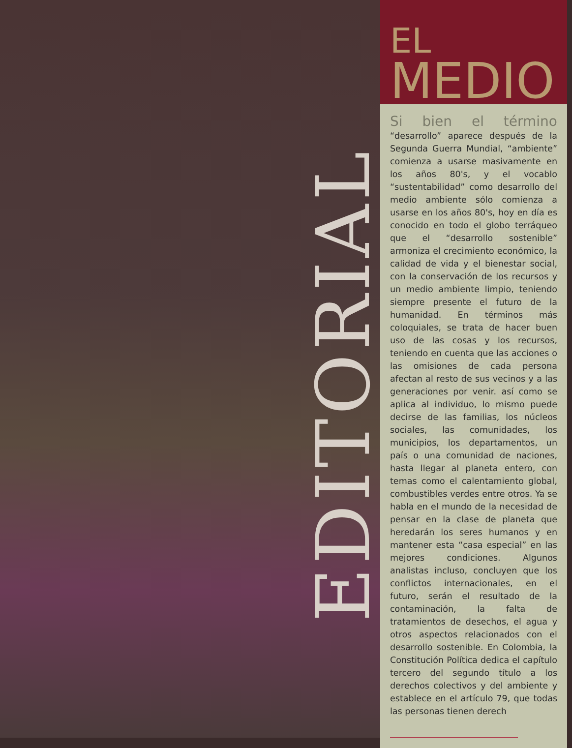EDITORIAL
EL
MEDIO
Si bien el término “desarrollo” aparece después de la Segunda Guerra Mundial, “ambiente” comienza a usarse masivamente en los años 80's, y el vocablo “sustentabilidad” como desarrollo del medio ambiente sólo comienza a usarse en los años 80's, hoy en día es conocido en todo el globo terráqueo que el “desarrollo sostenible” armoniza el crecimiento económico, la calidad de vida y el bienestar social, con la conservación de los recursos y un medio ambiente limpio, teniendo siempre presente el futuro de la humanidad. En términos más coloquiales, se trata de hacer buen uso de las cosas y los recursos, teniendo en cuenta que las acciones o las omisiones de cada persona afectan al resto de sus vecinos y a las generaciones por venir. así como se aplica al individuo, lo mismo puede decirse de las familias, los núcleos sociales, las comunidades, los municipios, los departamentos, un país o una comunidad de naciones, hasta llegar al planeta entero, con temas como el calentamiento global, combustibles verdes entre otros. Ya se habla en el mundo de la necesidad de pensar en la clase de planeta que heredarán los seres humanos y en mantener esta “casa especial” en las mejores condiciones. Algunos analistas incluso, concluyen que los conflictos internacionales, en el futuro, serán el resultado de la contaminación, la falta de tratamientos de desechos, el agua y otros aspectos relacionados con el desarrollo sostenible. En Colombia, la Constitución Política dedica el capítulo tercero del segundo título a los derechos colectivos y del ambiente y establece en el artículo 79, que todas las personas tienen derech